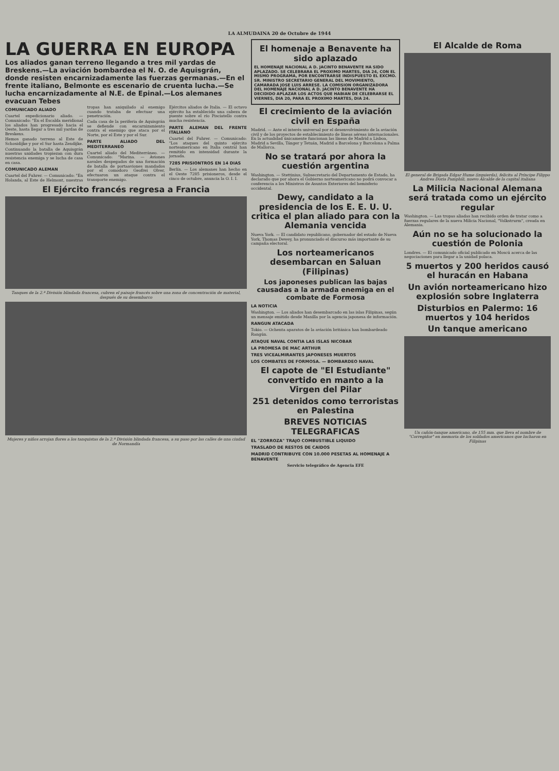LA ALMUDAINA 20 de Octubre de 1944
LA GUERRA EN EUROPA
Los aliados ganan terreno llegando a tres mil yardas de Breskens.—La aviación bombardea el N. O. de Aquisgrán, donde resisten encarnizadamente las fuerzas germanas.—En el frente italiano, Belmonte es escenario de cruenta lucha.—Se lucha encarnizadamente al N.E. de Epinal.—Los alemanes evacuan Tebes
COMUNICADO ALIADO
Cuartel expedicionario aliado. — Comunicado: "En el Escalda meridional los aliados han progresado hacia el Oeste, hasta llegar a tres mil yardas de Breskens.
Hemos ganado terreno al Este de Schosidijke y por el Sur hasta Zendijke.
Continuando la batalla de Aquisgrán nuestras unidades tropiezan con dura resistencia enemiga y se lucha de casa en casa.
COMUNICADO ALEMAN
Cuartel del Fuhrer. — Comunicado: "En Holanda, al Este de Helmont, nuestras tropas han aniquilado al enemigo cuando trataba de efectuar una penetración.
Cada casa de la periferia de Aquisgrán se defiende con encarnizamiento contra el enemigo que ataca por el Norte, por el Este y por el Sur.
PARTE ALIADO DEL MEDITERRANEO
Cuartel aliado del Mediterráneo. — Comunicado: "Marina. — Aviones navales despegados de una formación de batalla de portaaviones mandados por el comodoro Geofrei Olver, efectuaron un ataque contra el transporte enemigo.
Ejércitos aliados de Italia. — El octavo ejército ha establecido una cabeza de puente sobre el río Pisciatello contra mucha resistencia.
PARTE ALEMAN DEL FRENTE ITALIANO
Cuartel del Fuhrer. — Comunicado: "Los ataques del quinto ejército norteamericano en Italia central han remitido en intensidad durante la jornada.
7285 PRISIONTROS EN 14 DIAS
Berlín. — Los alemanes han hecho en el Oeste 7285 prisioneros, desde el cinco de octubre, anuncia la O. I. I.
El Ejército francés regresa a Francia
Tanques de la 2.ª División blindada francesa, cubren el paisaje francés sobre una zona de concentración de material, después de su desembarco
Mujeres y niños arrojan flores a los tanquistas de la 2.ª División blindada francesa, a su paso por las calles de una ciudad de Normandía
El homenaje a Benavente ha sido aplazado
EL HOMENAJE NACIONAL A D. JACINTO BENAVENTE HA SIDO APLAZADO. SE CELEBRARA EL PROXIMO MARTES, DIA 24, CON EL MISMO PROGRAMA, POR ENCONTRARSE INDISPUESTO EL EXCMO. SR. MINISTRO SECRETARIO GENERAL DEL MOVIMIENTO, CAMARADA JOSE LUIS ARRESE. LA COMISION ORGANIZADORA DEL HOMENAJE NACIONAL A D. JACINTO BENAVENTE HA DECIDIDO APLAZAR LOS ACTOS QUE HABIAN DE CELEBRARSE EL VIERNES, DIA 20, PARA EL PROXIMO MARTES, DIA 24.
El crecimiento de la aviación civil en España
Madrid. — Ante el interés universal por el desenvolvimiento de la aviación civil y de los proyectos de establecimiento de líneas aéreas internacionales. En la actualidad únicamente funcionan las líneas de Madrid a Lisboa, Madrid a Sevilla, Tánger y Tetuán, Madrid a Barcelona y Barcelona a Palma de Mallorca.
No se tratará por ahora la cuestión argentina
Washington. — Stettinius, Subsecretario del Departamento de Estado, ha declarado que por ahora el Gobierno norteamericano no podrá convocar a conferencia a los Ministros de Asuntos Exteriores del hemisferio occidental.
Dewy, candidato a la presidencia de los E. E. U. U. critica el plan aliado para con la Alemania vencida
Nueva York. — El candidato republicano, gobernador del estado de Nueva York, Thomas Dewey, ha pronunciado el discurso más importante de su campaña electoral.
Los norteamericanos desembarcan en Saluan (Filipinas)
Los japoneses publican las bajas causadas a la armada enemiga en el combate de Formosa
LA NOTICIA
Washington. — Los aliados han desembarcado en las islas Filipinas, según un mensaje emitido desde Manilla por la agencia japonesa de información.
RANGUN ATACADA
Tokio. — Ochenta aparatos de la aviación británica han bombardeado Rangún.
ATAQUE NAVAL CONTIA LAS ISLAS NICOBAR
LA PROMESA DE MAC ARTHUR
TRES VICEALMIRANTES JAPONESES MUERTOS
LOS COMBATES DE FORMOSA. — BOMBARDEO NAVAL
El capote de "El Estudiante" convertido en manto a la Virgen del Pilar
251 detenidos como terroristas en Palestina
BREVES NOTICIAS TELEGRAFICAS
EL "ZORROZA" TRAJO COMBUSTIBLE LIQUIDO
TRASLADO DE RESTOS DE CAIDOS
MADRID CONTRIBUYE CON 10.000 PESETAS AL HOMENAJE A BENAVENTE
Servicio telegráfico de Agencia EFE
El Alcalde de Roma
El general de Brigada Edgar Hume (izquierda), felicita al Príncipe Filippo Andrea Doria Pamphili, nuevo Alcalde de la capital italiana
La Milicia Nacional Alemana será tratada como un ejército regular
Washington. — Las tropas aliadas han recibido orden de tratar como a fuerzas regulares de la nueva Milicia Nacional, "Volkstrurm", creada en Alemania.
Aún no se ha solucionado la cuestión de Polonia
Londres. — El comunicado oficial publicado en Moscú acerca de las negociaciones para llegar a la unidad polaca.
5 muertos y 200 heridos causó el huracán en Habana
Un avión norteamericano hizo explosión sobre Inglaterra
Disturbios en Palermo: 16 muertos y 104 heridos
Un tanque americano
Un cañón-tanque americano, de 155 mm. que lleva el nombre de "Corregidor" en memoria de los soldados americanos que lucharon en Filipinas